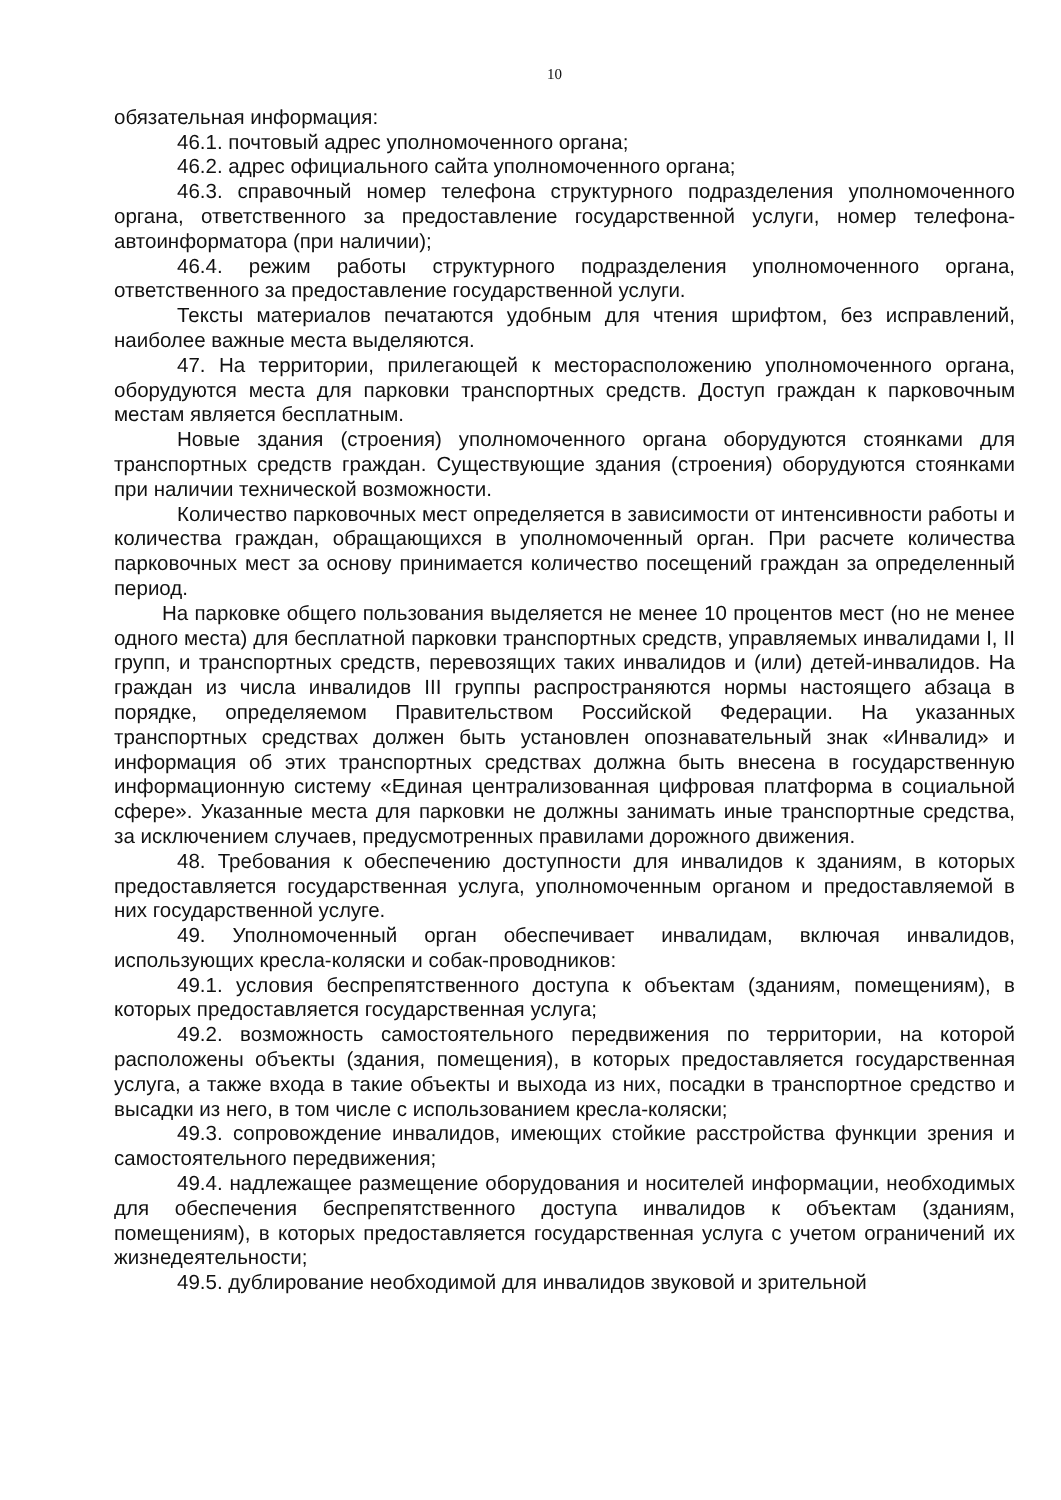10
обязательная информация:
46.1. почтовый адрес уполномоченного органа;
46.2. адрес официального сайта уполномоченного органа;
46.3. справочный номер телефона структурного подразделения уполномоченного органа, ответственного за предоставление государственной услуги, номер телефона-автоинформатора (при наличии);
46.4. режим работы структурного подразделения уполномоченного органа, ответственного за предоставление государственной услуги.
Тексты материалов печатаются удобным для чтения шрифтом, без исправлений, наиболее важные места выделяются.
47. На территории, прилегающей к месторасположению уполномоченного органа, оборудуются места для парковки транспортных средств. Доступ граждан к парковочным местам является бесплатным.
Новые здания (строения) уполномоченного органа оборудуются стоянками для транспортных средств граждан. Существующие здания (строения) оборудуются стоянками при наличии технической возможности.
Количество парковочных мест определяется в зависимости от интенсивности работы и количества граждан, обращающихся в уполномоченный орган. При расчете количества парковочных мест за основу принимается количество посещений граждан за определенный период.
На парковке общего пользования выделяется не менее 10 процентов мест (но не менее одного места) для бесплатной парковки транспортных средств, управляемых инвалидами I, II групп, и транспортных средств, перевозящих таких инвалидов и (или) детей-инвалидов. На граждан из числа инвалидов III группы распространяются нормы настоящего абзаца в порядке, определяемом Правительством Российской Федерации. На указанных транспортных средствах должен быть установлен опознавательный знак «Инвалид» и информация об этих транспортных средствах должна быть внесена в государственную информационную систему «Единая централизованная цифровая платформа в социальной сфере». Указанные места для парковки не должны занимать иные транспортные средства, за исключением случаев, предусмотренных правилами дорожного движения.
48. Требования к обеспечению доступности для инвалидов к зданиям, в которых предоставляется государственная услуга, уполномоченным органом и предоставляемой в них государственной услуге.
49. Уполномоченный орган обеспечивает инвалидам, включая инвалидов, использующих кресла-коляски и собак-проводников:
49.1. условия беспрепятственного доступа к объектам (зданиям, помещениям), в которых предоставляется государственная услуга;
49.2. возможность самостоятельного передвижения по территории, на которой расположены объекты (здания, помещения), в которых предоставляется государственная услуга, а также входа в такие объекты и выхода из них, посадки в транспортное средство и высадки из него, в том числе с использованием кресла-коляски;
49.3. сопровождение инвалидов, имеющих стойкие расстройства функции зрения и самостоятельного передвижения;
49.4. надлежащее размещение оборудования и носителей информации, необходимых для обеспечения беспрепятственного доступа инвалидов к объектам (зданиям, помещениям), в которых предоставляется государственная услуга с учетом ограничений их жизнедеятельности;
49.5. дублирование необходимой для инвалидов звуковой и зрительной